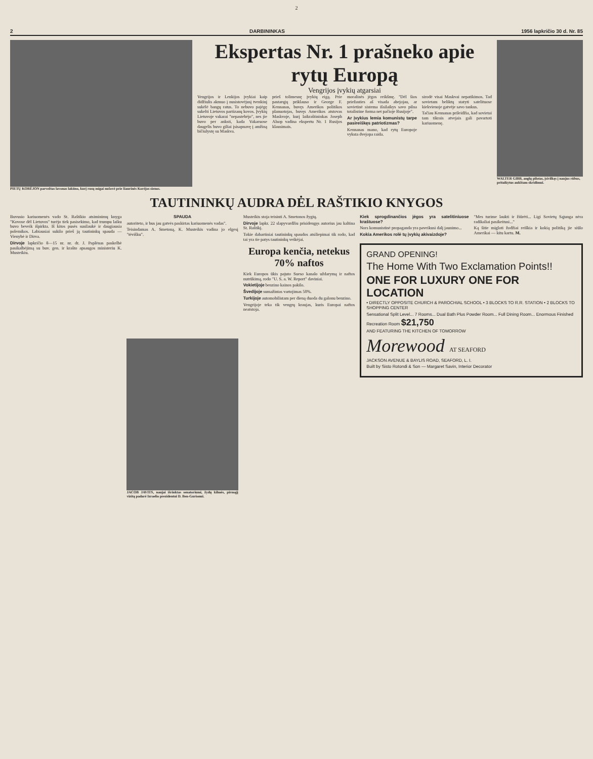2
2 DARBININKAS 1956 lapkričio 30 d. Nr. 85
PIETŲ KORĖJON parvežtas lavonas lakūno, kurį rusų migai nušovė prie šiaurinės Korėjos sienos.
Ekspertas Nr. 1 prašneko apie rytų Europą
Vengrijos įvykių atgarsiai
Vengrijos ir Lenkijos įvykiai kaip didžiulis akmuo į nusistovėjusį tvenkinį sukėlė bangų ratus. To nebuvo pajėgę sukelti Lietuvos partizanų kovos. Įvykių Lietuvoje vakarai "nepastebėjo", nes jie buvo per anksti, kada Vakaruose daugelis buvo giliai įsisapnavę į amžiną bičiulystę su Maskva.
prieš tolimesnę įvykių eigą. Prie pastarųjų priklauso ir George F. Kennanas, buvęs Amerikos politikos planuotojas, buvęs Amerikos atstovas Maskvoje, kurį laikraštininkas Joseph Alsop vadina ekspertu Nr. 1 Rusijos klausimais.
moralinės jėgos reikšmę. "Dėl šios priežasties aš visada abejojau, ar sovietinė sistema išsilaikys savo pilna totalistine forma net pačioje Rusijoje".
Ar įvykius lemia komunistų tarpe pasireiškęs patriotizmas?
Kennanas mano, kad rytų Europoje vyksta dvejopa raida.
sirodė visai Maskvai nepatikimos. Tad sovietam beliktų statyti satelituose kiekvienoje gatvėje savo tankus.
Tačiau Kennanas prileidžia, kad sovietai tam tikrais atvejais gali pavartoti kariuomenę.
WALTER GIBB, anglų pilotas, įsivilkęs į naujus rūbus, pritaikytus aukštam skridimui.
TAUTININKŲ AUDRA DĖL RAŠTIKIO KNYGOS
Buvusio kariuomenės vado St. Raštikio atsiminimų knyga "Kovose dėl Lietuvos" turėjo tiek pasisekimo, kad trumpu laiku buvo beveik išpirkta. Iš kitos pusės susilaukė ir daugiausia polemikos. Labiausiai sukilo prieš ją tautininkų spauda — Vienybė ir Dirva.
Dirvoje lapkričio 8—15 nr. nr. dr. J. Paplėnas paskelbė pasikalbėjimą su buv. gen. ir krašto apsaugos ministeriu K. Musteikiu.
SPAUDA
autoriteto, ir bus jau gatvės paskirtas kariuomenės vadas".
Teisindamas A. Smetoną, K. Musteikis vadina jo elgesį "tėvišku".
JACOB JAVITS, naujai išrinktas senatoriumi, žydų kilmės, pirmąjį vizitą padarė Izraelio prezidentui D. Ben-Gurionui.
Musteikis stoja teisinti A. Smetonos žygių.
Dirvoje lapkr. 22 slapyvardžiu prisidengęs autorius jau kaltina St. Raštikį.
Tokie dabartiniai tautininkų spaudos atsiliepimai tik rodo, kad tai yra tie patys tautininkų veikėjai.
Europa kenčia, netekus 70% naftos
Kiek Europos ūkis pajuto Sueso kanalo uždarymą ir naftos nutrūkimą, rodo "U. S. a. W. Report" daviniai.
Vokietijoje benzino kainos pakilo.
Švedijoje sumažintas vartojimas 50%.
Turkijoje automobilistam per dieną duoda du galonu benzino.
Vengrijoje teka tik vengrų kraujas, kuris Europai naftos neatstoja.
Kiek sprogdinančios jėgos yra satelitiniuose kraštuose?
Nors komunistinė propaganda yra paveikusi dalį jaunimo...
Kokia Amerikos rolė tų įvykių akivaizdoje?
"Mes turime laukti ir žiūrėti... Ligi Sovietų Sąjunga nėra radikaliai pasikeitusi..."
Ką šitie migloti žodžiai reiškia ir kokią politiką jie siūlo Amerikai — kitu kartu. M.
GRAND OPENING!
The Home With Two Exclamation Points!!
ONE FOR LUXURY ONE FOR LOCATION
• DIRECTLY OPPOSITE CHURCH & PAROCHIAL SCHOOL • 3 BLOCKS TO R.R. STATION • 2 BLOCKS TO SHOPPING CENTER
Sensational Split Level... 7 Rooms... Dual Bath Plus Powder Room... Full Dining Room... Enormous Finished Recreation Room $21,750
AND FEATURING THE KITCHEN OF TOMORROW
Morewood AT SEAFORD
JACKSON AVENUE & BAYLIS ROAD, SEAFORD, L. I.
Built by Sisto Rotondi & Son — Margaret Savin, Interior Decorator